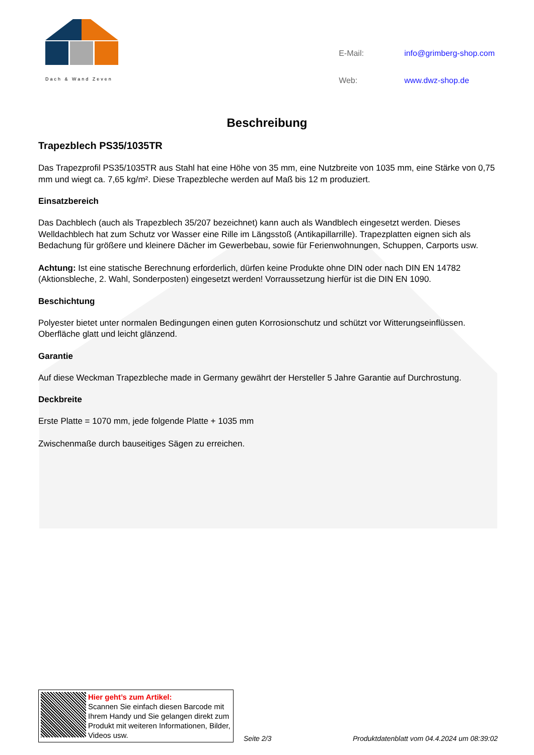Dach & Wand Zeven
| E-Mail: | info@grimberg-shop.com |
| Web: | www.dwz-shop.de |
Beschreibung
Trapezblech PS35/1035TR
Das Trapezprofil PS35/1035TR aus Stahl hat eine Höhe von 35 mm, eine Nutzbreite von 1035 mm, eine Stärke von 0,75 mm und wiegt ca. 7,65 kg/m². Diese Trapezbleche werden auf Maß bis 12 m produziert.
Einsatzbereich
Das Dachblech (auch als Trapezblech 35/207 bezeichnet) kann auch als Wandblech eingesetzt werden. Dieses Welldachblech hat zum Schutz vor Wasser eine Rille im Längsstoß (Antikapillarrille). Trapezplatten eignen sich als Bedachung für größere und kleinere Dächer im Gewerbebau, sowie für Ferienwohnungen, Schuppen, Carports usw.
Achtung: Ist eine statische Berechnung erforderlich, dürfen keine Produkte ohne DIN oder nach DIN EN 14782 (Aktionsbleche, 2. Wahl, Sonderposten) eingesetzt werden! Vorraussetzung hierfür ist die DIN EN 1090.
Beschichtung
Polyester bietet unter normalen Bedingungen einen guten Korrosionschutz und schützt vor Witterungseinflüssen. Oberfläche glatt und leicht glänzend.
Garantie
Auf diese Weckman Trapezbleche made in Germany gewährt der Hersteller 5 Jahre Garantie auf Durchrostung.
Deckbreite
Erste Platte = 1070 mm, jede folgende Platte + 1035 mm
Zwischenmaße durch bauseitiges Sägen zu erreichen.
Hier geht’s zum Artikel:
Scannen Sie einfach diesen Barcode mit Ihrem Handy und Sie gelangen direkt zum Produkt mit weiteren Informationen, Bilder, Videos usw.
Seite 2/3
Produktdatenblatt vom 04.4.2024 um 08:39:02